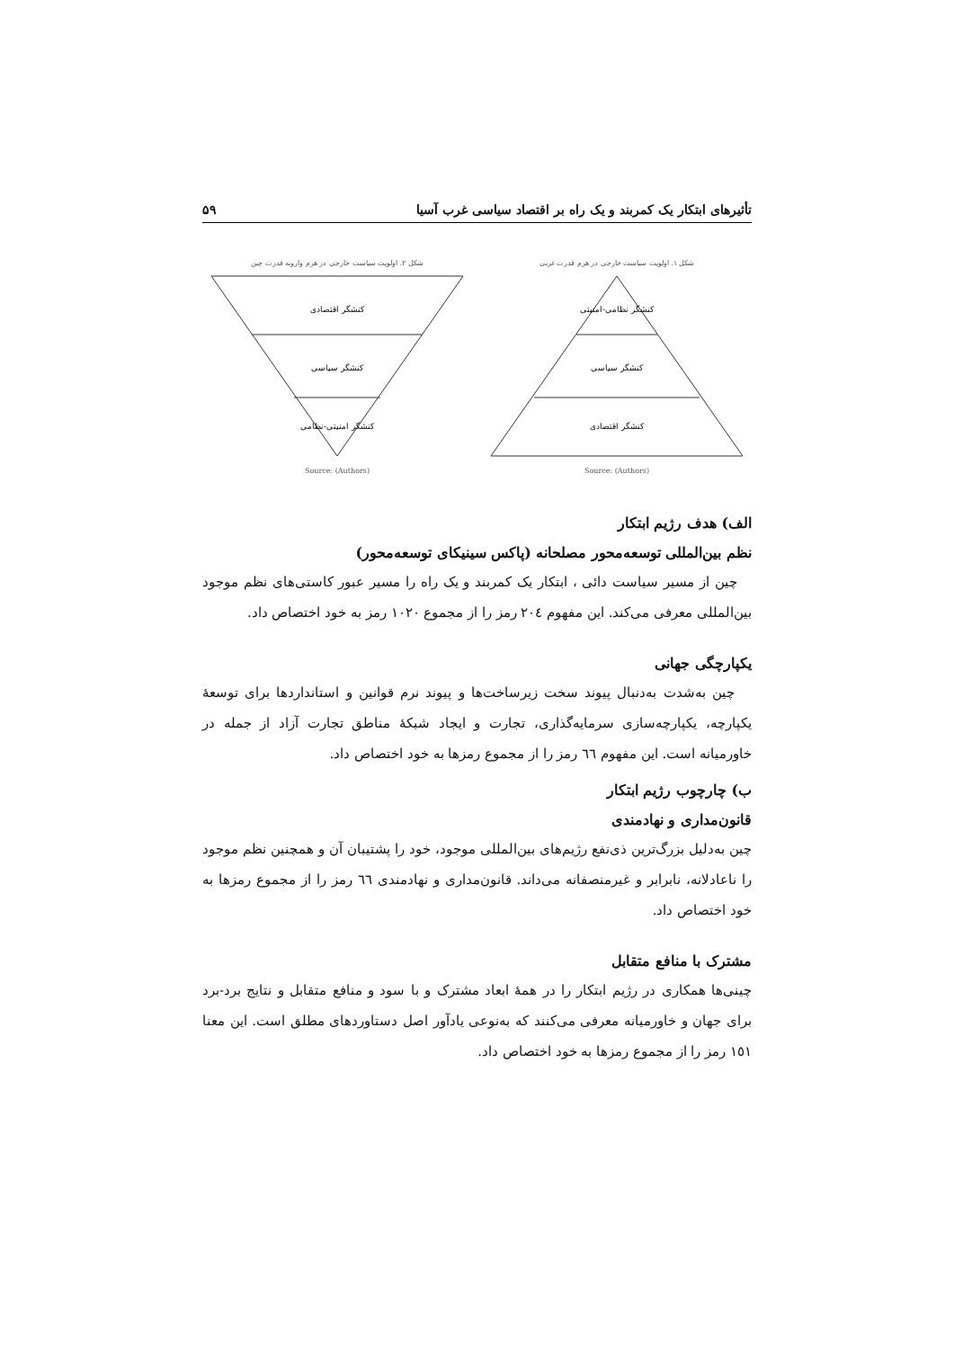تأثیرهای ابتکار یک کمربند و یک راه بر اقتصاد سیاسی غرب آسیا ۵۹
شکل ۱. اولویت سیاست خارجی در هرم قدرت غربی
کنشگر نظامی-امنیتی
کنشگر سیاسی
کنشگر اقتصادی
Source: (Authors)
شکل ۲. اولویت سیاست خارجی در هرم وارونه قدرت چین
کنشگر اقتصادی
کنشگر سیاسی
کنشگر امنیتی-نظامی
Source: (Authors)
الف) هدف رژیم ابتکار
نظم بین‌المللی توسعه‌محور مصلحانه (پاکس سینیکای توسعه‌محور)
چین از مسیر سیاست دائی ، ابتکار یک کمربند و یک راه را مسیر عبور کاستی‌های نظم موجود بین‌المللی معرفی می‌کند. این مفهوم ٢٠٤ رمز را از مجموع ١٠٢٠ رمز به خود اختصاص داد.
یکپارچگی جهانی
چین به‌شدت به‌دنبال پیوند سخت زیرساخت‌ها و پیوند نرم قوانین و استانداردها برای توسعهٔ یکپارچه، یکپارچه‌سازی سرمایه‌گذاری، تجارت و ایجاد شبکهٔ مناطق تجارت آزاد از جمله در خاورمیانه است. این مفهوم ٦٦ رمز را از مجموع رمزها به خود اختصاص داد.
ب) چارچوب رژیم ابتکار
قانون‌مداری و نهادمندی
چین به‌دلیل بزرگ‌ترین ذی‌نفع رژیم‌های بین‌المللی موجود، خود را پشتیبان آن و همچنین نظم موجود را ناعادلانه، نابرابر و غیرمنصفانه می‌داند. قانون‌مداری و نهادمندی ٦٦ رمز را از مجموع رمزها به خود اختصاص داد.
مشترک با منافع متقابل
چینی‌ها همکاری در رژیم ابتکار را در همهٔ ابعاد مشترک و با سود و منافع متقابل و نتایج برد-برد برای جهان و خاورمیانه معرفی می‌کنند که به‌نوعی یادآور اصل دستاوردهای مطلق است. این معنا ١٥١ رمز را از مجموع رمزها به خود اختصاص داد.